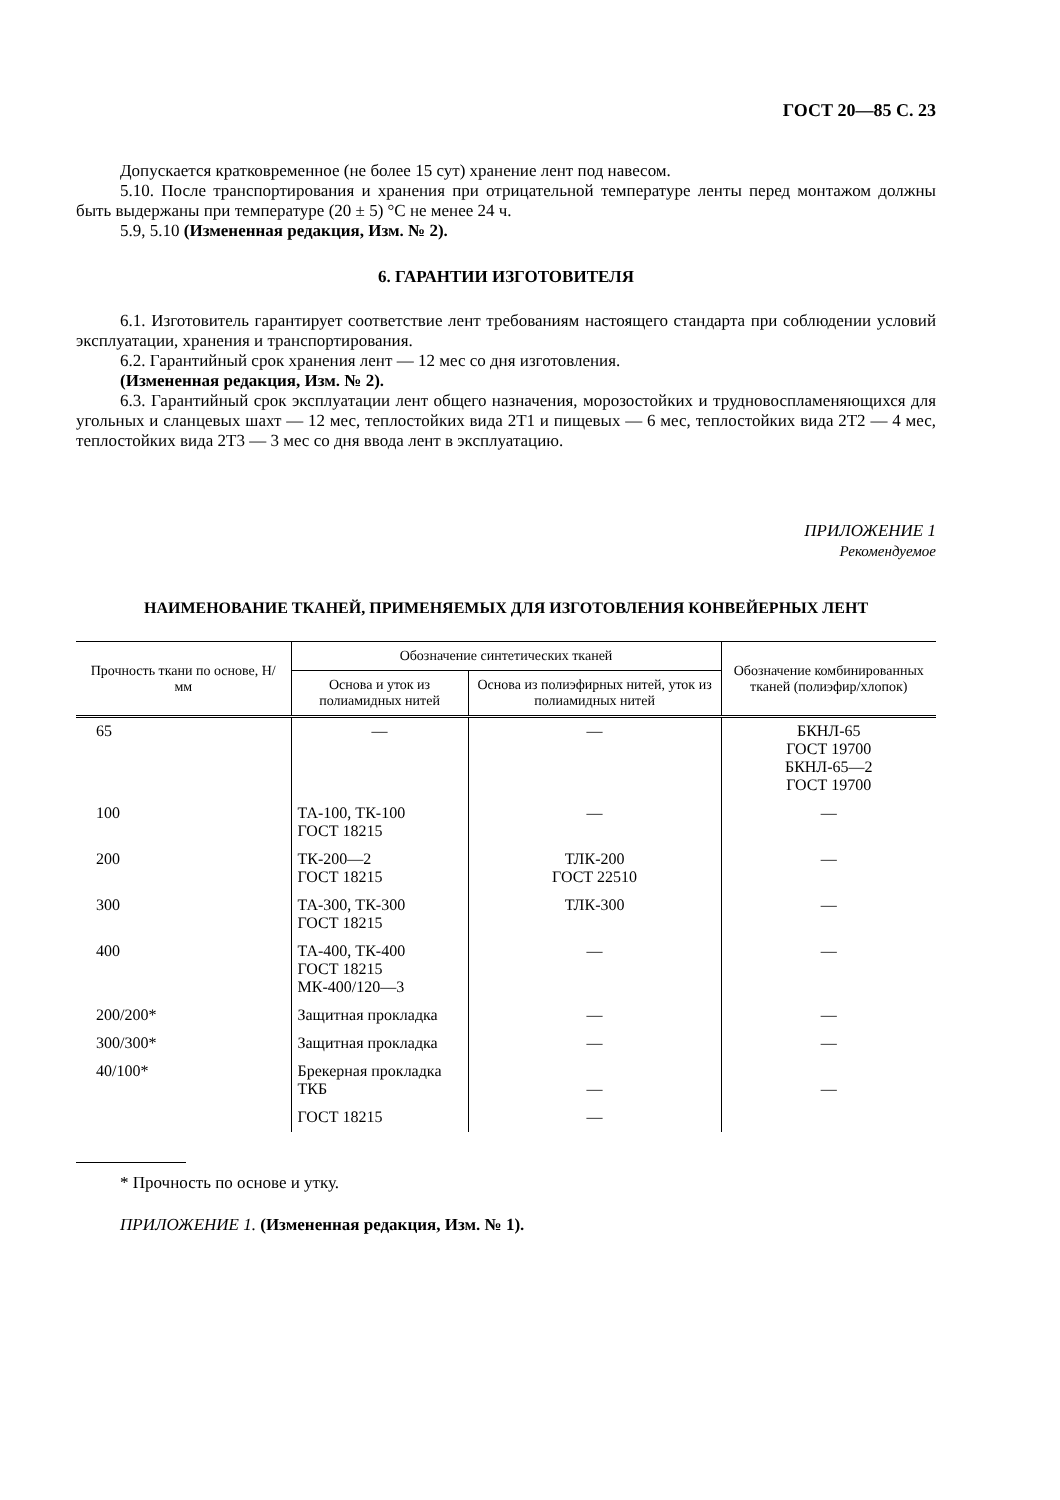ГОСТ 20—85 С. 23
Допускается кратковременное (не более 15 сут) хранение лент под навесом.
5.10. После транспортирования и хранения при отрицательной температуре ленты перед монтажом должны быть выдержаны при температуре (20 ± 5) °С не менее 24 ч.
5.9, 5.10 (Измененная редакция, Изм. № 2).
6. ГАРАНТИИ ИЗГОТОВИТЕЛЯ
6.1. Изготовитель гарантирует соответствие лент требованиям настоящего стандарта при соблюдении условий эксплуатации, хранения и транспортирования.
6.2. Гарантийный срок хранения лент — 12 мес со дня изготовления.
(Измененная редакция, Изм. № 2).
6.3. Гарантийный срок эксплуатации лент общего назначения, морозостойких и трудновоспламеняющихся для угольных и сланцевых шахт — 12 мес, теплостойких вида 2Т1 и пищевых — 6 мес, теплостойких вида 2Т2 — 4 мес, теплостойких вида 2Т3 — 3 мес со дня ввода лент в эксплуатацию.
ПРИЛОЖЕНИЕ 1
Рекомендуемое
НАИМЕНОВАНИЕ ТКАНЕЙ, ПРИМЕНЯЕМЫХ ДЛЯ ИЗГОТОВЛЕНИЯ КОНВЕЙЕРНЫХ ЛЕНТ
| Прочность ткани по основе, Н/мм | Обозначение синтетических тканей | | Обозначение комбинированных тканей (полиэфир/хлопок) |
| --- | --- | --- | --- |
| | Основа и уток из полиамидных нитей | Основа из полиэфирных нитей, уток из полиамидных нитей | |
| 65 | — | — | БКНЛ-65 ГОСТ 19700 БКНЛ-65—2 ГОСТ 19700 |
| 100 | ТА-100, ТК-100 ГОСТ 18215 | — | — |
| 200 | ТК-200—2 ГОСТ 18215 | ТЛК-200 ГОСТ 22510 | — |
| 300 | ТА-300, ТК-300 ГОСТ 18215 | ТЛК-300 | — |
| 400 | ТА-400, ТК-400 ГОСТ 18215 МК-400/120—3 | — | — |
| 200/200* | Защитная прокладка | — | — |
| 300/300* | Защитная прокладка | — | — |
| 40/100* | Брекерная прокладка ТКБ | — | — |
| | ГОСТ 18215 | — | |
* Прочность по основе и утку.
ПРИЛОЖЕНИЕ 1. (Измененная редакция, Изм. № 1).